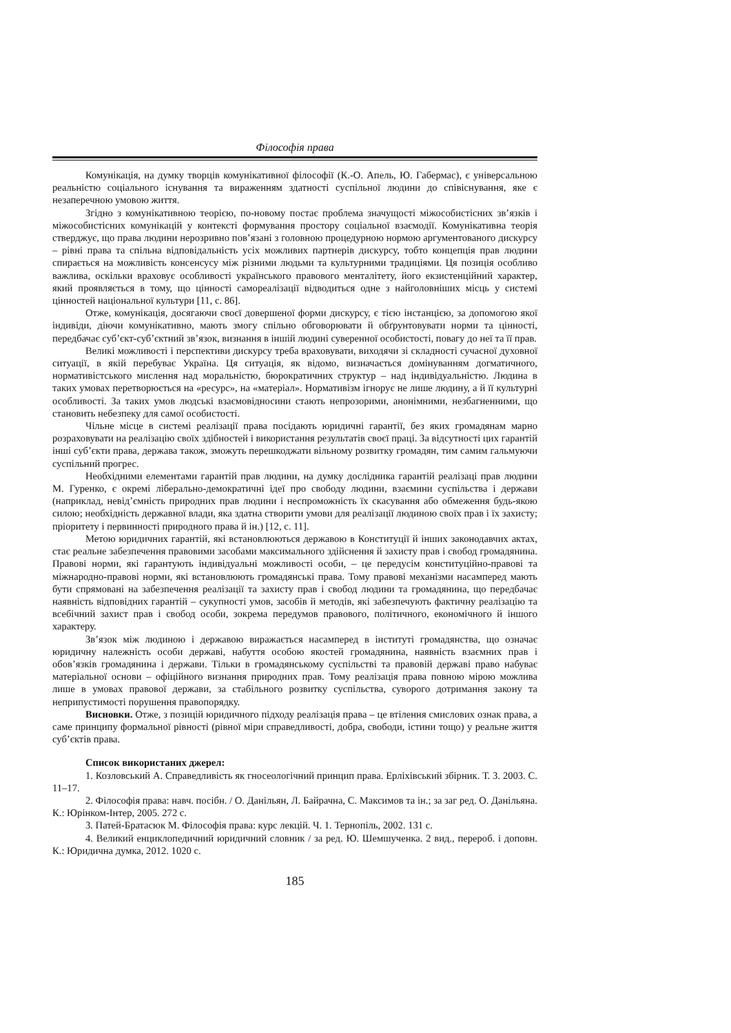Філософія права
Комунікація, на думку творців комунікативної філософії (К.-О. Апель, Ю. Габермас), є універсальною реальністю соціального існування та вираженням здатності суспільної людини до співіснування, яке є незаперечною умовою життя.
Згідно з комунікативною теорією, по-новому постає проблема значущості міжособистісних зв’язків і міжособистісних комунікацій у контексті формування простору соціальної взаємодії. Комунікативна теорія стверджує, що права людини нерозривно пов’язані з головною процедурною нормою аргументованого дискурсу – рівні права та спільна відповідальність усіх можливих партнерів дискурсу, тобто концепція прав людини спирається на можливість консенсусу між різними людьми та культурними традиціями. Ця позиція особливо важлива, оскільки враховує особливості українського правового менталітету, його екзистенційний характер, який проявляється в тому, що цінності самореалізації відводиться одне з найголовніших місць у системі цінностей національної культури [11, с. 86].
Отже, комунікація, досягаючи своєї довершеної форми дискурсу, є тією інстанцією, за допомогою якої індивіди, діючи комунікативно, мають змогу спільно обговорювати й обґрунтовувати норми та цінності, передбачає суб’єкт-суб’єктний зв’язок, визнання в іншій людині суверенної особистості, повагу до неї та її прав.
Великі можливості і перспективи дискурсу треба враховувати, виходячи зі складності сучасної духовної ситуації, в якій перебуває Україна. Ця ситуація, як відомо, визначається домінуванням догматичного, нормативістського мислення над моральністю, бюрократичних структур – над індивідуальністю. Людина в таких умовах перетворюється на «ресурс», на «матеріал». Нормативізм ігнорує не лише людину, а й її культурні особливості. За таких умов людські взаємовідносини стають непрозорими, анонімними, незбагненними, що становить небезпеку для самої особистості.
Чільне місце в системі реалізації права посідають юридичні гарантії, без яких громадянам марно розраховувати на реалізацію своїх здібностей і використання результатів своєї праці. За відсутності цих гарантій інші суб’єкти права, держава також, зможуть перешкоджати вільному розвитку громадян, тим самим гальмуючи суспільний прогрес.
Необхідними елементами гарантій прав людини, на думку дослідника гарантій реалізаці прав людини М. Гуренко, є окремі ліберально-демократичні ідеї про свободу людини, взаємини суспільства і держави (наприклад, невід’ємність природних прав людини і неспроможність їх скасування або обмеження будь-якою силою; необхідність державної влади, яка здатна створити умови для реалізації людиною своїх прав і їх захисту; пріоритету і первинності природного права й ін.) [12, с. 11].
Метою юридичних гарантій, які встановлюються державою в Конституції й інших законодавчих актах, стає реальне забезпечення правовими засобами максимального здійснення й захисту прав і свобод громадянина. Правові норми, які гарантують індивідуальні можливості особи, – це передусім конституційно-правові та міжнародно-правові норми, які встановлюють громадянські права. Тому правові механізми насамперед мають бути спрямовані на забезпечення реалізації та захисту прав і свобод людини та громадянина, що передбачає наявність відповідних гарантій – сукупності умов, засобів й методів, які забезпечують фактичну реалізацію та всебічний захист прав і свобод особи, зокрема передумов правового, політичного, економічного й іншого характеру.
Зв’язок між людиною і державою виражається насамперед в інституті громадянства, що означає юридичну належність особи державі, набуття особою якостей громадянина, наявність взаємних прав і обов’язків громадянина і держави. Тільки в громадянському суспільстві та правовій державі право набуває матеріальної основи – офіційного визнання природних прав. Тому реалізація права повною мірою можлива лише в умовах правової держави, за стабільного розвитку суспільства, суворого дотримання закону та неприпустимості порушення правопорядку.
Висновки. Отже, з позицій юридичного підходу реалізація права – це втілення смислових ознак права, а саме принципу формальної рівності (рівної міри справедливості, добра, свободи, істини тощо) у реальне життя суб’єктів права.
Список використаних джерел:
1. Козловський А. Справедливість як гносеологічний принцип права. Ерліхівський збірник. Т. 3. 2003. С. 11–17.
2. Філософія права: навч. посібн. / О. Данільян, Л. Байрачна, С. Максимов та ін.; за заг ред. О. Данільяна. К.: Юрінком-Інтер, 2005. 272 с.
3. Патей-Братасюк М. Філософія права: курс лекцій. Ч. 1. Тернопіль, 2002. 131 с.
4. Великий енциклопедичний юридичний словник / за ред. Ю. Шемшученка. 2 вид., перероб. і доповн. К.: Юридична думка, 2012. 1020 с.
185